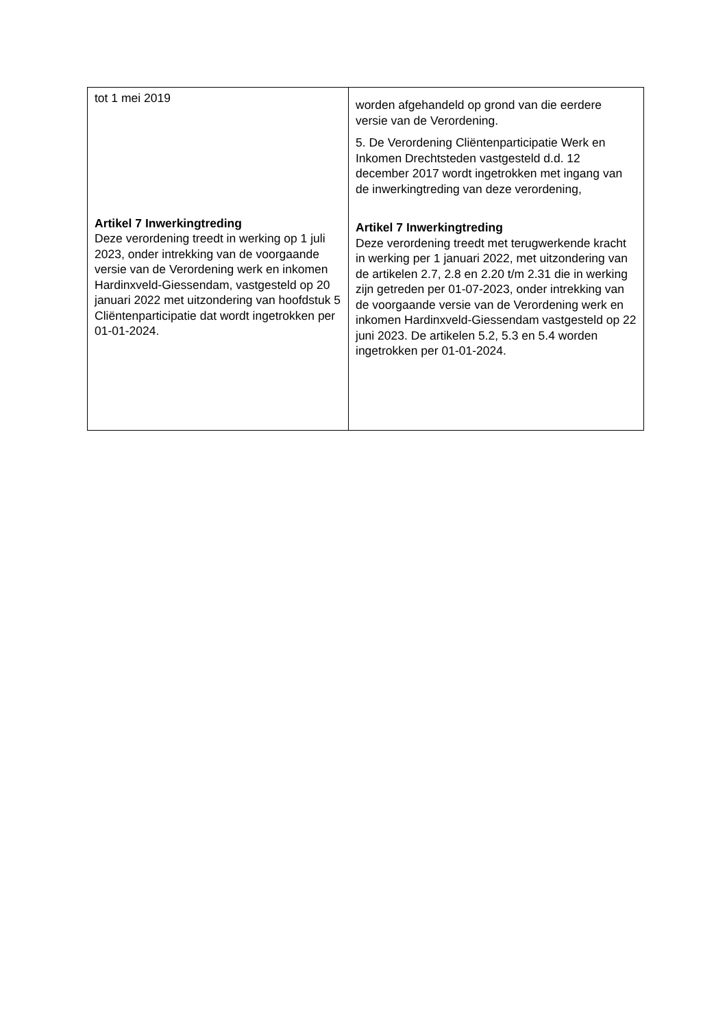| tot 1 mei 2019 Artikel 7 Inwerkingtreding Deze verordening treedt in werking op 1 juli 2023, onder intrekking van de voorgaande versie van de Verordening werk en inkomen Hardinxveld-Giessendam, vastgesteld op 20 januari 2022 met uitzondering van hoofdstuk 5 Cliëntenparticipatie dat wordt ingetrokken per 01-01-2024. | worden afgehandeld op grond van die eerdere versie van de Verordening. 5. De Verordening Cliëntenparticipatie Werk en Inkomen Drechtsteden vastgesteld d.d. 12 december 2017 wordt ingetrokken met ingang van de inwerkingtreding van deze verordening, Artikel 7 Inwerkingtreding Deze verordening treedt met terugwerkende kracht in werking per 1 januari 2022, met uitzondering van de artikelen 2.7, 2.8 en 2.20 t/m 2.31 die in werking zijn getreden per 01-07-2023, onder intrekking van de voorgaande versie van de Verordening werk en inkomen Hardinxveld-Giessendam vastgesteld op 22 juni 2023. De artikelen 5.2, 5.3 en 5.4 worden ingetrokken per 01-01-2024. |